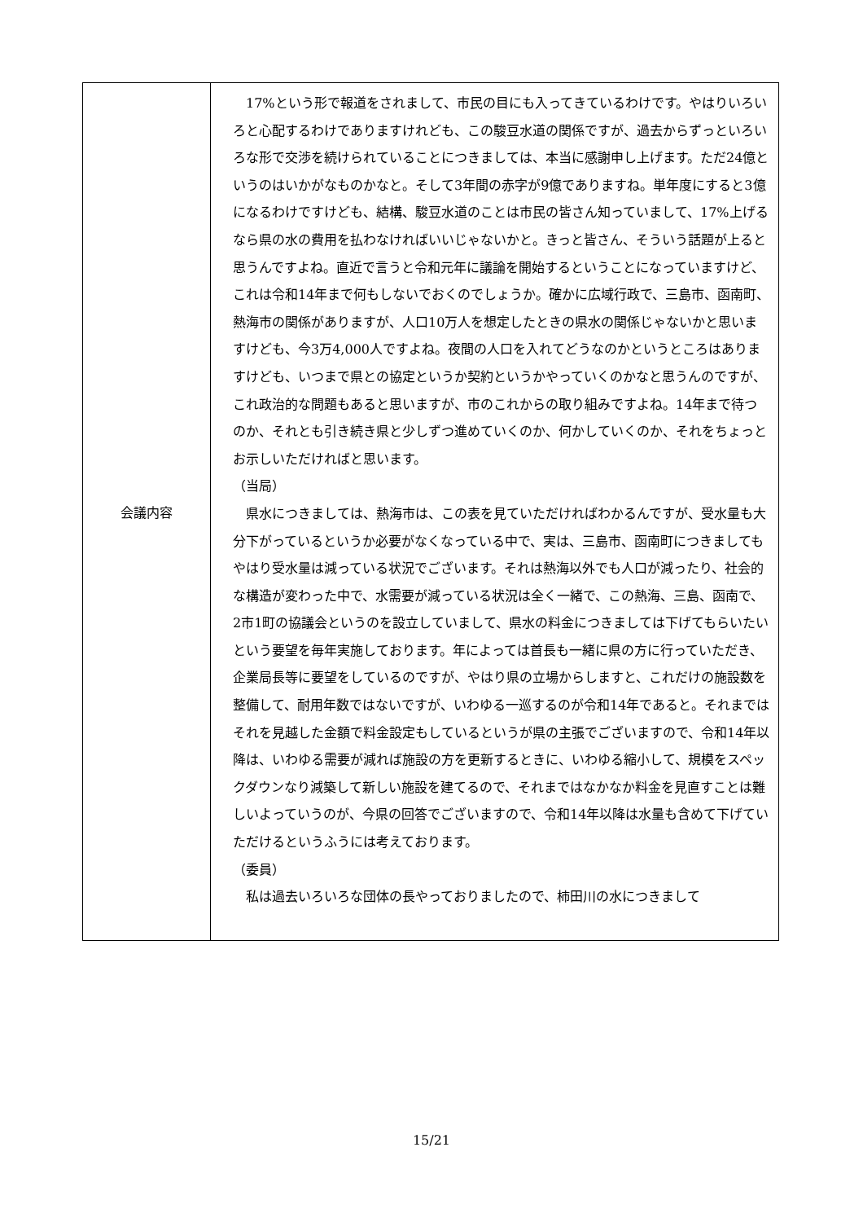| 会議内容 | 17%という形で報道をされまして、市民の目にも入ってきているわけです。やはりいろいろと心配するわけでありますけれども、この駿豆水道の関係ですが、過去からずっといろいろな形で交渉を続けられていることにつきましては、本当に感謝申し上げます。ただ24億というのはいかがなものかなと。そして3年間の赤字が9億でありますね。単年度にすると3億になるわけですけども、結構、駿豆水道のことは市民の皆さん知っていまして、17%上げるなら県の水の費用を払わなければいいじゃないかと。きっと皆さん、そういう話題が上ると思うんですよね。直近で言うと令和元年に議論を開始するということになっていますけど、これは令和14年まで何もしないでおくのでしょうか。確かに広域行政で、三島市、函南町、熱海市の関係がありますが、人口10万人を想定したときの県水の関係じゃないかと思いますけども、今3万4,000人ですよね。夜間の人口を入れてどうなのかというところはありますけども、いつまで県との協定というか契約というかやっていくのかなと思うんのですが、これ政治的な問題もあると思いますが、市のこれからの取り組みですよね。14年まで待つのか、それとも引き続き県と少しずつ進めていくのか、何かしていくのか、それをちょっとお示しいただければと思います。 （当局） 県水につきましては、熱海市は、この表を見ていただければわかるんですが、受水量も大分下がっているというか必要がなくなっている中で、実は、三島市、函南町につきましてもやはり受水量は減っている状況でございます。それは熱海以外でも人口が減ったり、社会的な構造が変わった中で、水需要が減っている状況は全く一緒で、この熱海、三島、函南で、2市1町の協議会というのを設立していまして、県水の料金につきましては下げてもらいたいという要望を毎年実施しております。年によっては首長も一緒に県の方に行っていただき、企業局長等に要望をしているのですが、やはり県の立場からしますと、これだけの施設数を整備して、耐用年数ではないですが、いわゆる一巡するのが令和14年であると。それまではそれを見越した金額で料金設定もしているというが県の主張でございますので、令和14年以降は、いわゆる需要が減れば施設の方を更新するときに、いわゆる縮小して、規模をスペックダウンなり減築して新しい施設を建てるので、それまではなかなか料金を見直すことは難しいよっていうのが、今県の回答でございますので、令和14年以降は水量も含めて下げていただけるというふうには考えております。 （委員） 私は過去いろいろな団体の長やっておりましたので、柿田川の水につきまして |
15/21